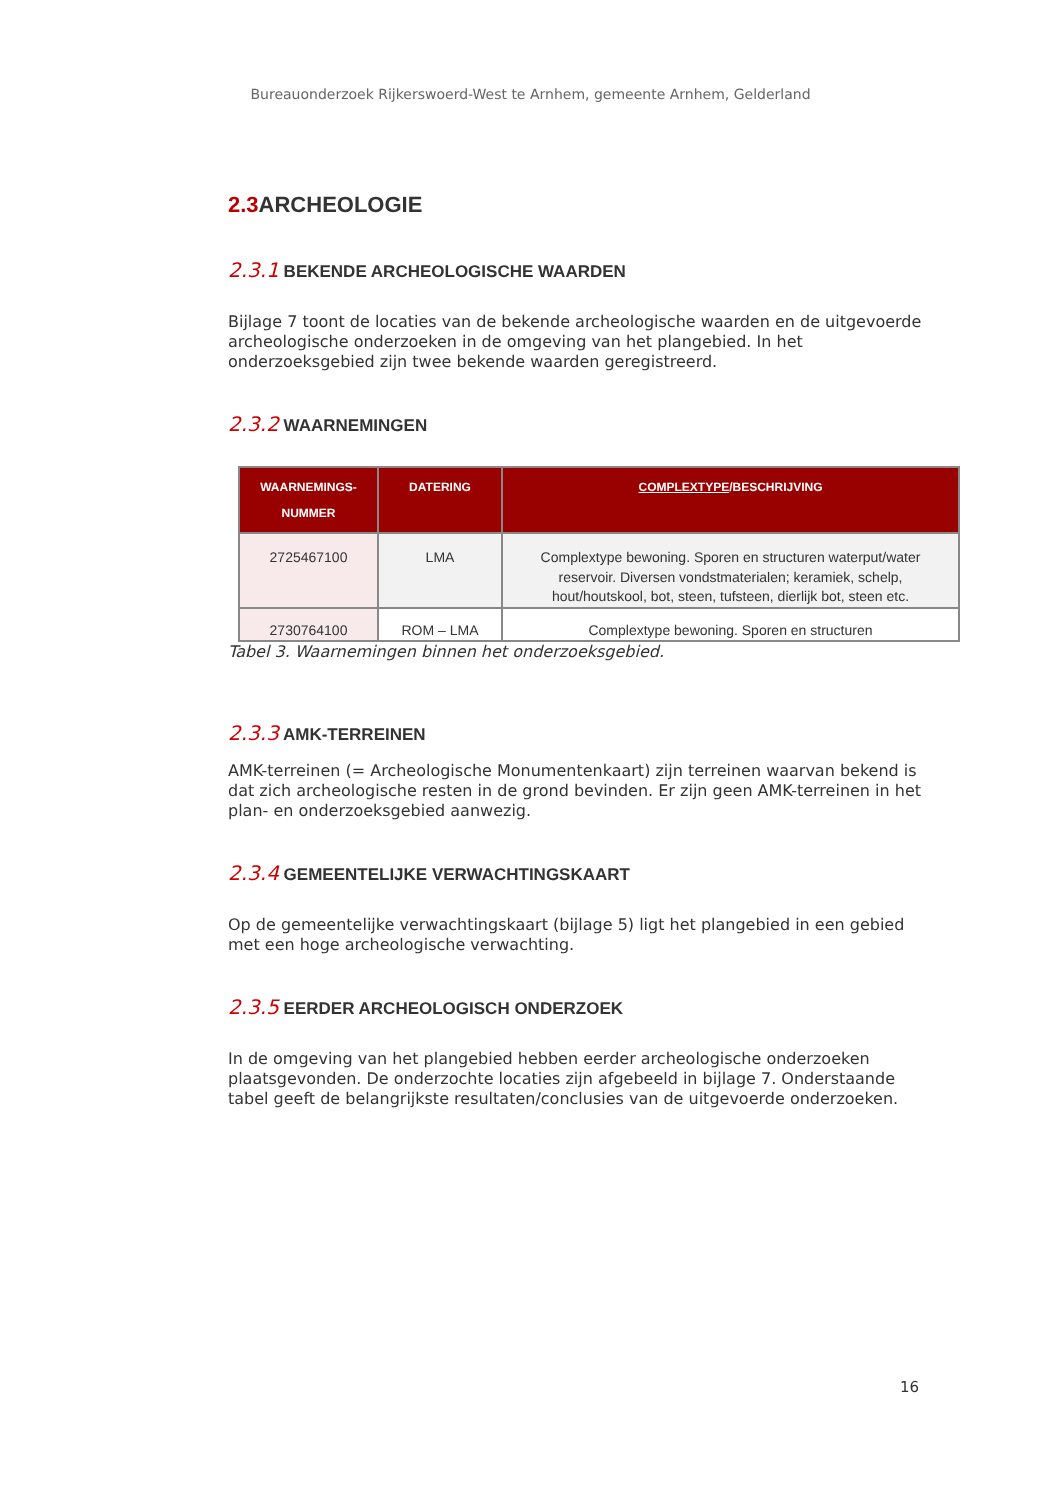Bureauonderzoek Rijkerswoerd-West te Arnhem, gemeente Arnhem, Gelderland
2.3 ARCHEOLOGIE
2.3.1 BEKENDE ARCHEOLOGISCHE WAARDEN
Bijlage 7 toont de locaties van de bekende archeologische waarden en de uitgevoerde archeologische onderzoeken in de omgeving van het plangebied. In het onderzoeksgebied zijn twee bekende waarden geregistreerd.
2.3.2 WAARNEMINGEN
| WAARNEMINGS- NUMMER | DATERING | COMPLEXTYPE /BESCHRIJVING |
| --- | --- | --- |
| 2725467100 | LMA | Complextype bewoning. Sporen en structuren waterput/water reservoir. Diversen vondstmaterialen; keramiek, schelp, hout/houtskool, bot, steen, tufsteen, dierlijk bot, steen etc. |
| 2730764100 | ROM – LMA | Complextype bewoning. Sporen en structuren |
Tabel 3. Waarnemingen binnen het onderzoeksgebied.
2.3.3 AMK-TERREINEN
AMK-terreinen (= Archeologische Monumentenkaart) zijn terreinen waarvan bekend is dat zich archeologische resten in de grond bevinden. Er zijn geen AMK-terreinen in het plan- en onderzoeksgebied aanwezig.
2.3.4 GEMEENTELIJKE VERWACHTINGSKAART
Op de gemeentelijke verwachtingskaart (bijlage 5) ligt het plangebied in een gebied met een hoge archeologische verwachting.
2.3.5 EERDER ARCHEOLOGISCH ONDERZOEK
In de omgeving van het plangebied hebben eerder archeologische onderzoeken plaatsgevonden. De onderzochte locaties zijn afgebeeld in bijlage 7. Onderstaande tabel geeft de belangrijkste resultaten/conclusies van de uitgevoerde onderzoeken.
16